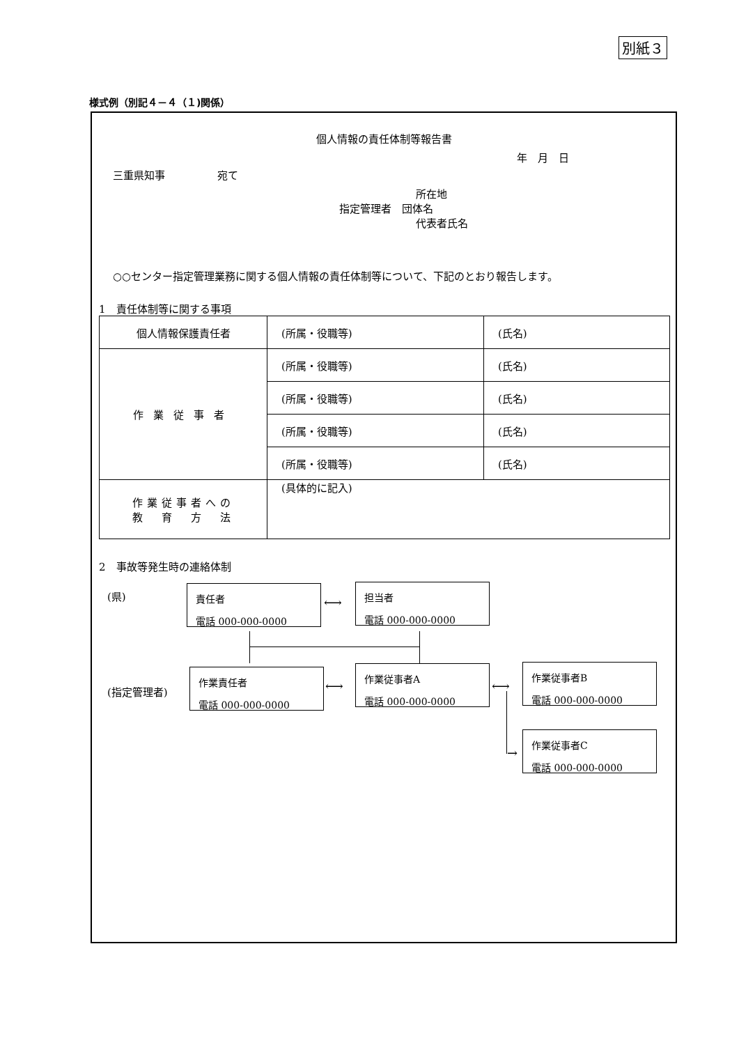別紙３
様式例（別記４－４（１)関係）
個人情報の責任体制等報告書
年　月　日
三重県知事　　　　　宛て
所在地
指定管理者　団体名
代表者氏名
○○センター指定管理業務に関する個人情報の責任体制等について、下記のとおり報告します。
1　責任体制等に関する事項
| 個人情報保護責任者 | (所属・役職等) | (氏名) |
| 作業従事者 | (所属・役職等) | (氏名) |
| | (所属・役職等) | (氏名) |
| | (所属・役職等) | (氏名) |
| | (所属・役職等) | (氏名) |
| 作業従事者への 教 育 方 法 | (具体的に記入) | |
2　事故等発生時の連絡体制
(県)
(指定管理者)
責任者
電話 000-000-0000
担当者
電話 000-000-0000
作業責任者
電話 000-000-0000
作業従事者A
電話 000-000-0000
作業従事者B
電話 000-000-0000
作業従事者C
電話 000-000-0000
⟷
⟷ ⟷
→